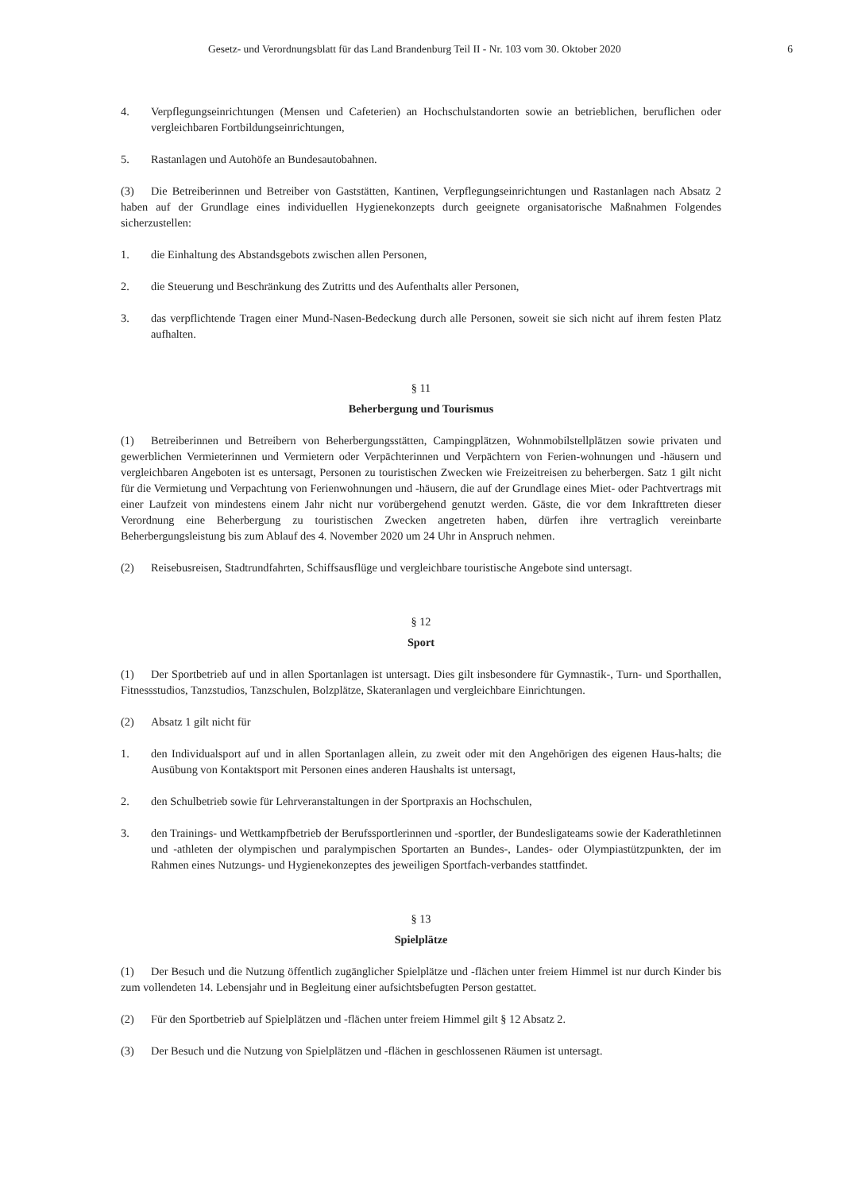Gesetz- und Verordnungsblatt für das Land Brandenburg Teil II - Nr. 103 vom 30. Oktober 2020 6
4. Verpflegungseinrichtungen (Mensen und Cafeterien) an Hochschulstandorten sowie an betrieblichen, beruflichen oder vergleichbaren Fortbildungseinrichtungen,
5. Rastanlagen und Autohöfe an Bundesautobahnen.
(3) Die Betreiberinnen und Betreiber von Gaststätten, Kantinen, Verpflegungseinrichtungen und Rastanlagen nach Absatz 2 haben auf der Grundlage eines individuellen Hygienekonzepts durch geeignete organisatorische Maßnahmen Folgendes sicherzustellen:
1. die Einhaltung des Abstandsgebots zwischen allen Personen,
2. die Steuerung und Beschränkung des Zutritts und des Aufenthalts aller Personen,
3. das verpflichtende Tragen einer Mund-Nasen-Bedeckung durch alle Personen, soweit sie sich nicht auf ihrem festen Platz aufhalten.
§ 11
Beherbergung und Tourismus
(1) Betreiberinnen und Betreibern von Beherbergungsstätten, Campingplätzen, Wohnmobilstellplätzen sowie privaten und gewerblichen Vermieterinnen und Vermietern oder Verpächterinnen und Verpächtern von Ferien-wohnungen und -häusern und vergleichbaren Angeboten ist es untersagt, Personen zu touristischen Zwecken wie Freizeitreisen zu beherbergen. Satz 1 gilt nicht für die Vermietung und Verpachtung von Ferienwohnungen und -häusern, die auf der Grundlage eines Miet- oder Pachtvertrags mit einer Laufzeit von mindestens einem Jahr nicht nur vorübergehend genutzt werden. Gäste, die vor dem Inkrafttreten dieser Verordnung eine Beherbergung zu touristischen Zwecken angetreten haben, dürfen ihre vertraglich vereinbarte Beherbergungsleistung bis zum Ablauf des 4. November 2020 um 24 Uhr in Anspruch nehmen.
(2) Reisebusreisen, Stadtrundfahrten, Schiffsausflüge und vergleichbare touristische Angebote sind untersagt.
§ 12
Sport
(1) Der Sportbetrieb auf und in allen Sportanlagen ist untersagt. Dies gilt insbesondere für Gymnastik-, Turn- und Sporthallen, Fitnessstudios, Tanzstudios, Tanzschulen, Bolzplätze, Skateranlagen und vergleichbare Einrichtungen.
(2) Absatz 1 gilt nicht für
1. den Individualsport auf und in allen Sportanlagen allein, zu zweit oder mit den Angehörigen des eigenen Haus-halts; die Ausübung von Kontaktsport mit Personen eines anderen Haushalts ist untersagt,
2. den Schulbetrieb sowie für Lehrveranstaltungen in der Sportpraxis an Hochschulen,
3. den Trainings- und Wettkampfbetrieb der Berufssportlerinnen und -sportler, der Bundesligateams sowie der Kaderathletinnen und -athleten der olympischen und paralympischen Sportarten an Bundes-, Landes- oder Olympiastützpunkten, der im Rahmen eines Nutzungs- und Hygienekonzeptes des jeweiligen Sportfach-verbandes stattfindet.
§ 13
Spielplätze
(1) Der Besuch und die Nutzung öffentlich zugänglicher Spielplätze und -flächen unter freiem Himmel ist nur durch Kinder bis zum vollendeten 14. Lebensjahr und in Begleitung einer aufsichtsbefugten Person gestattet.
(2) Für den Sportbetrieb auf Spielplätzen und -flächen unter freiem Himmel gilt § 12 Absatz 2.
(3) Der Besuch und die Nutzung von Spielplätzen und -flächen in geschlossenen Räumen ist untersagt.